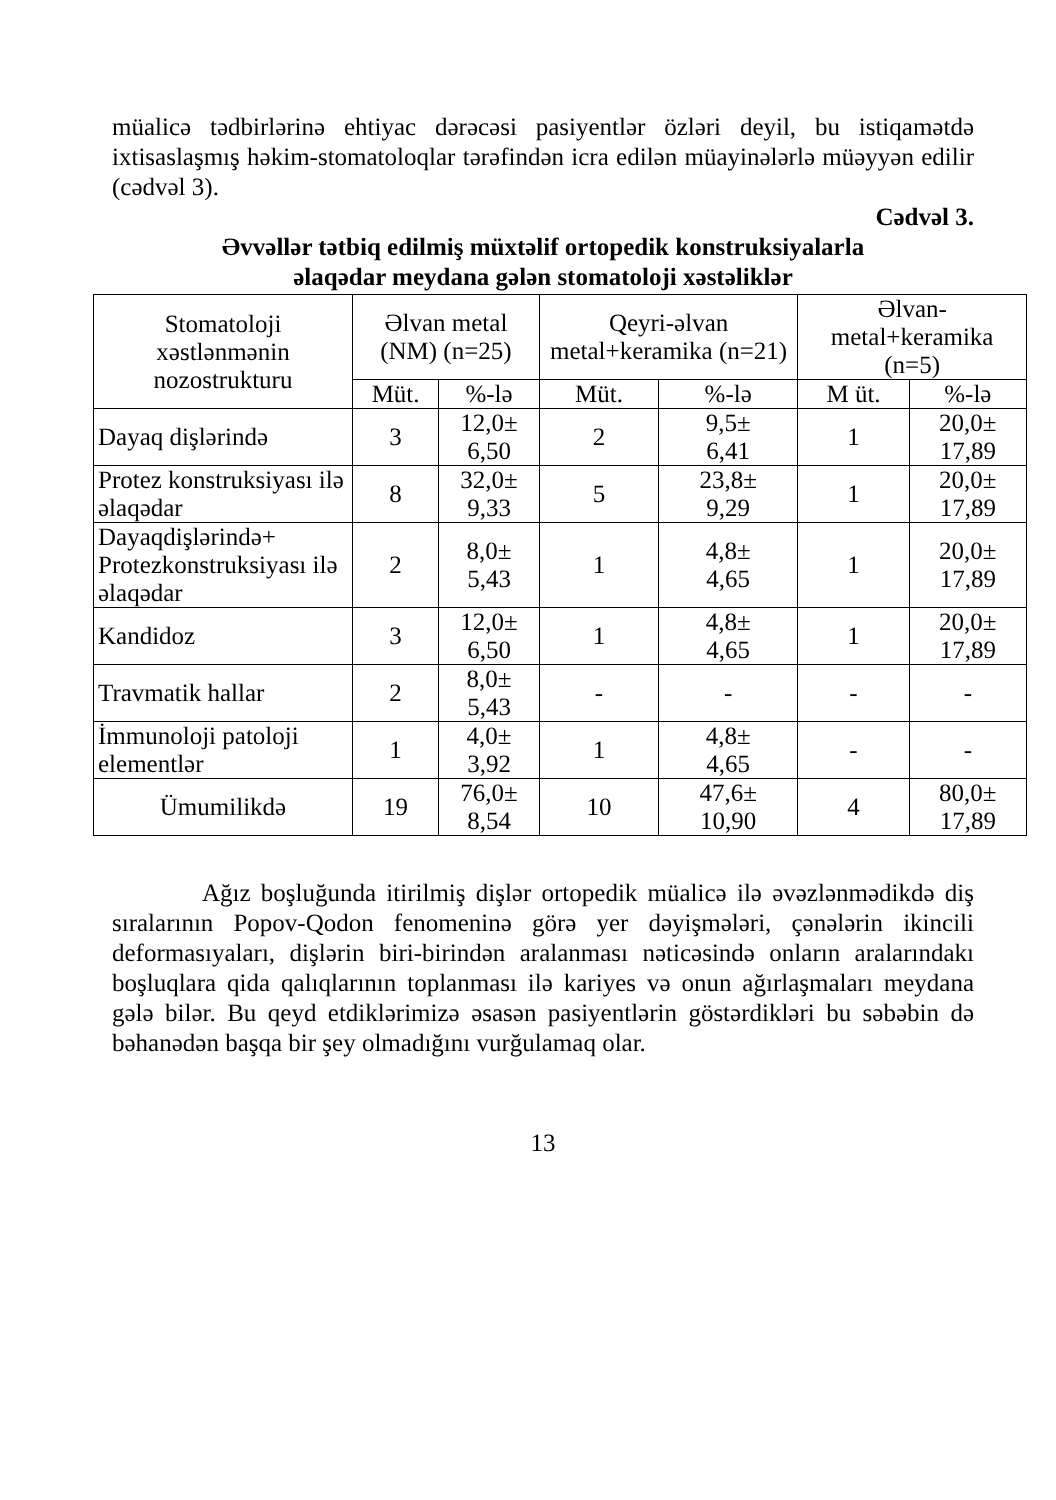müalicə tədbirlərinə ehtiyac dərəcəsi pasiyentlər özləri deyil, bu istiqamətdə ixtisaslaşmış həkim-stomatoloqlar tərəfindən icra edilən müayinələrlə müəyyən edilir (cədvəl 3).
Cədvəl 3.
Əvvəllər tətbiq edilmiş müxtəlif ortopedik konstruksiyalarla
əlaqədar meydana gələn stomatoloji xəstəliklər
| Stomatoloji xəstlənmənin nozostrukturu | Əlvan metal (NM) (n=25) | | Qeyri-əlvan metal+keramika (n=21) | | Əlvan-metal+keramika (n=5) | |
| --- | --- | --- | --- | --- | --- | --- |
| | Müt. | %-lə | Müt. | %-lə | M üt. | %-lə |
| Dayaq dişlərində | 3 | 12,0± 6,50 | 2 | 9,5± 6,41 | 1 | 20,0± 17,89 |
| Protez konstruksiyası ilə əlaqədar | 8 | 32,0± 9,33 | 5 | 23,8± 9,29 | 1 | 20,0± 17,89 |
| Dayaqdişlərində+ Protezkonstruksiyası ilə əlaqədar | 2 | 8,0± 5,43 | 1 | 4,8± 4,65 | 1 | 20,0± 17,89 |
| Kandidoz | 3 | 12,0± 6,50 | 1 | 4,8± 4,65 | 1 | 20,0± 17,89 |
| Travmatik hallar | 2 | 8,0± 5,43 | - | - | - | - |
| İmmunoloji patoloji elementlər | 1 | 4,0± 3,92 | 1 | 4,8± 4,65 | - | - |
| Ümumilikdə | 19 | 76,0± 8,54 | 10 | 47,6± 10,90 | 4 | 80,0± 17,89 |
Ağız boşluğunda itirilmiş dişlər ortopedik müalicə ilə əvəzlənmədikdə diş sıralarının Popov-Qodon fenomeninə görə yer dəyişmələri, çənələrin ikincili deformasıyaları, dişlərin biri-birindən aralanması nəticəsində onların aralarındakı boşluqlara qida qalıqlarının toplanması ilə kariyes və onun ağırlaşmaları meydana gələ bilər. Bu qeyd etdiklərimizə əsasən pasiyentlərin göstərdikləri bu səbəbin də bəhanədən başqa bir şey olmadığını vurğulamaq olar.
13